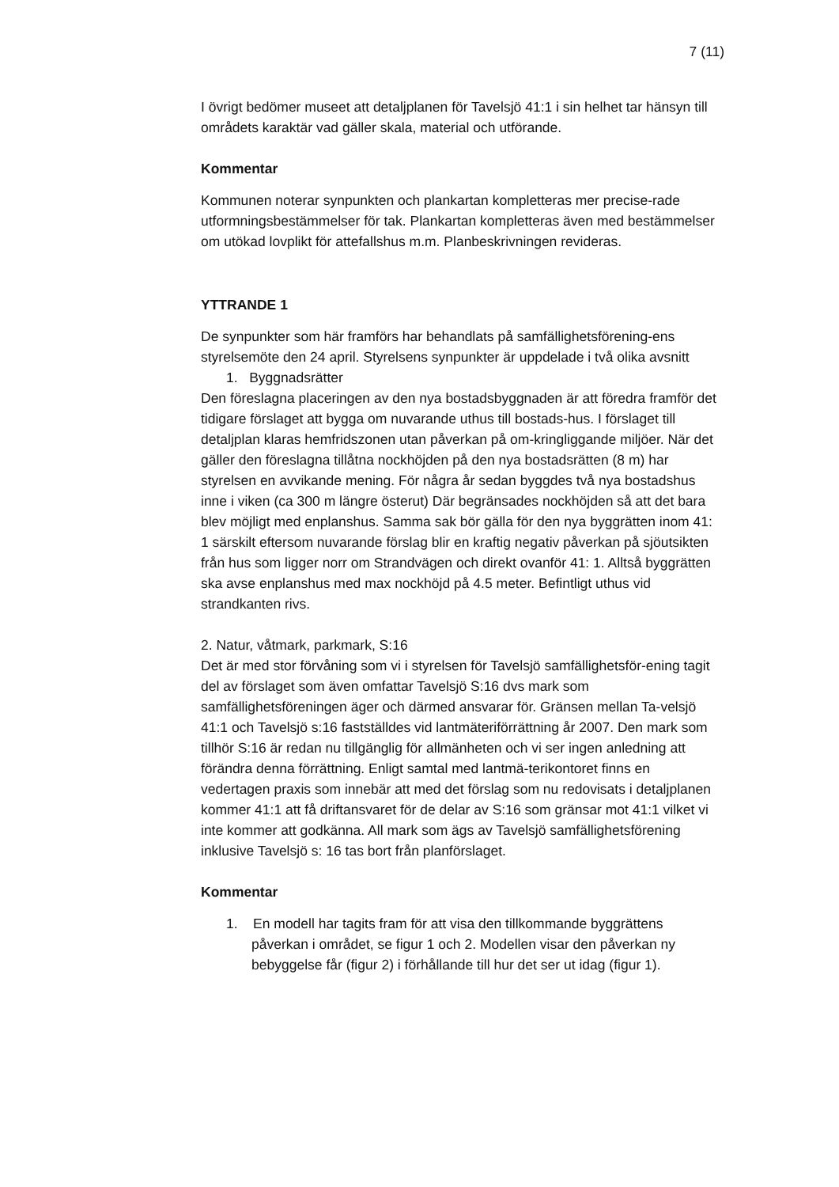7 (11)
I övrigt bedömer museet att detaljplanen för Tavelsjö 41:1 i sin helhet tar hänsyn till områdets karaktär vad gäller skala, material och utförande.
Kommentar
Kommunen noterar synpunkten och plankartan kompletteras mer precise-rade utformningsbestämmelser för tak. Plankartan kompletteras även med bestämmelser om utökad lovplikt för attefallshus m.m. Planbeskrivningen revideras.
YTTRANDE 1
De synpunkter som här framförs har behandlats på samfällighetsförening-ens styrelsemöte den 24 april. Styrelsens synpunkter är uppdelade i två olika avsnitt
1. Byggnadsrätter
Den föreslagna placeringen av den nya bostadsbyggnaden är att föredra framför det tidigare förslaget att bygga om nuvarande uthus till bostads-hus. I förslaget till detaljplan klaras hemfridszonen utan påverkan på om-kringliggande miljöer. När det gäller den föreslagna tillåtna nockhöjden på den nya bostadsrätten (8 m) har styrelsen en avvikande mening. För några år sedan byggdes två nya bostadshus inne i viken (ca 300 m längre österut) Där begränsades nockhöjden så att det bara blev möjligt med enplanshus. Samma sak bör gälla för den nya byggrätten inom 41: 1 särskilt eftersom nuvarande förslag blir en kraftig negativ påverkan på sjöutsikten från hus som ligger norr om Strandvägen och direkt ovanför 41: 1. Alltså byggrätten ska avse enplanshus med max nockhöjd på 4.5 meter. Befintligt uthus vid strandkanten rivs.
2. Natur, våtmark, parkmark, S:16
Det är med stor förvåning som vi i styrelsen för Tavelsjö samfällighetsför-ening tagit del av förslaget som även omfattar Tavelsjö S:16 dvs mark som samfällighetsföreningen äger och därmed ansvarar för. Gränsen mellan Ta-velsjö 41:1 och Tavelsjö s:16 fastställdes vid lantmäteriförrättning år 2007. Den mark som tillhör S:16 är redan nu tillgänglig för allmänheten och vi ser ingen anledning att förändra denna förrättning. Enligt samtal med lantmä-terikontoret finns en vedertagen praxis som innebär att med det förslag som nu redovisats i detaljplanen kommer 41:1 att få driftansvaret för de delar av S:16 som gränsar mot 41:1 vilket vi inte kommer att godkänna. All mark som ägs av Tavelsjö samfällighetsförening inklusive Tavelsjö s: 16 tas bort från planförslaget.
Kommentar
1. En modell har tagits fram för att visa den tillkommande byggrättens påverkan i området, se figur 1 och 2. Modellen visar den påverkan ny bebyggelse får (figur 2) i förhållande till hur det ser ut idag (figur 1).